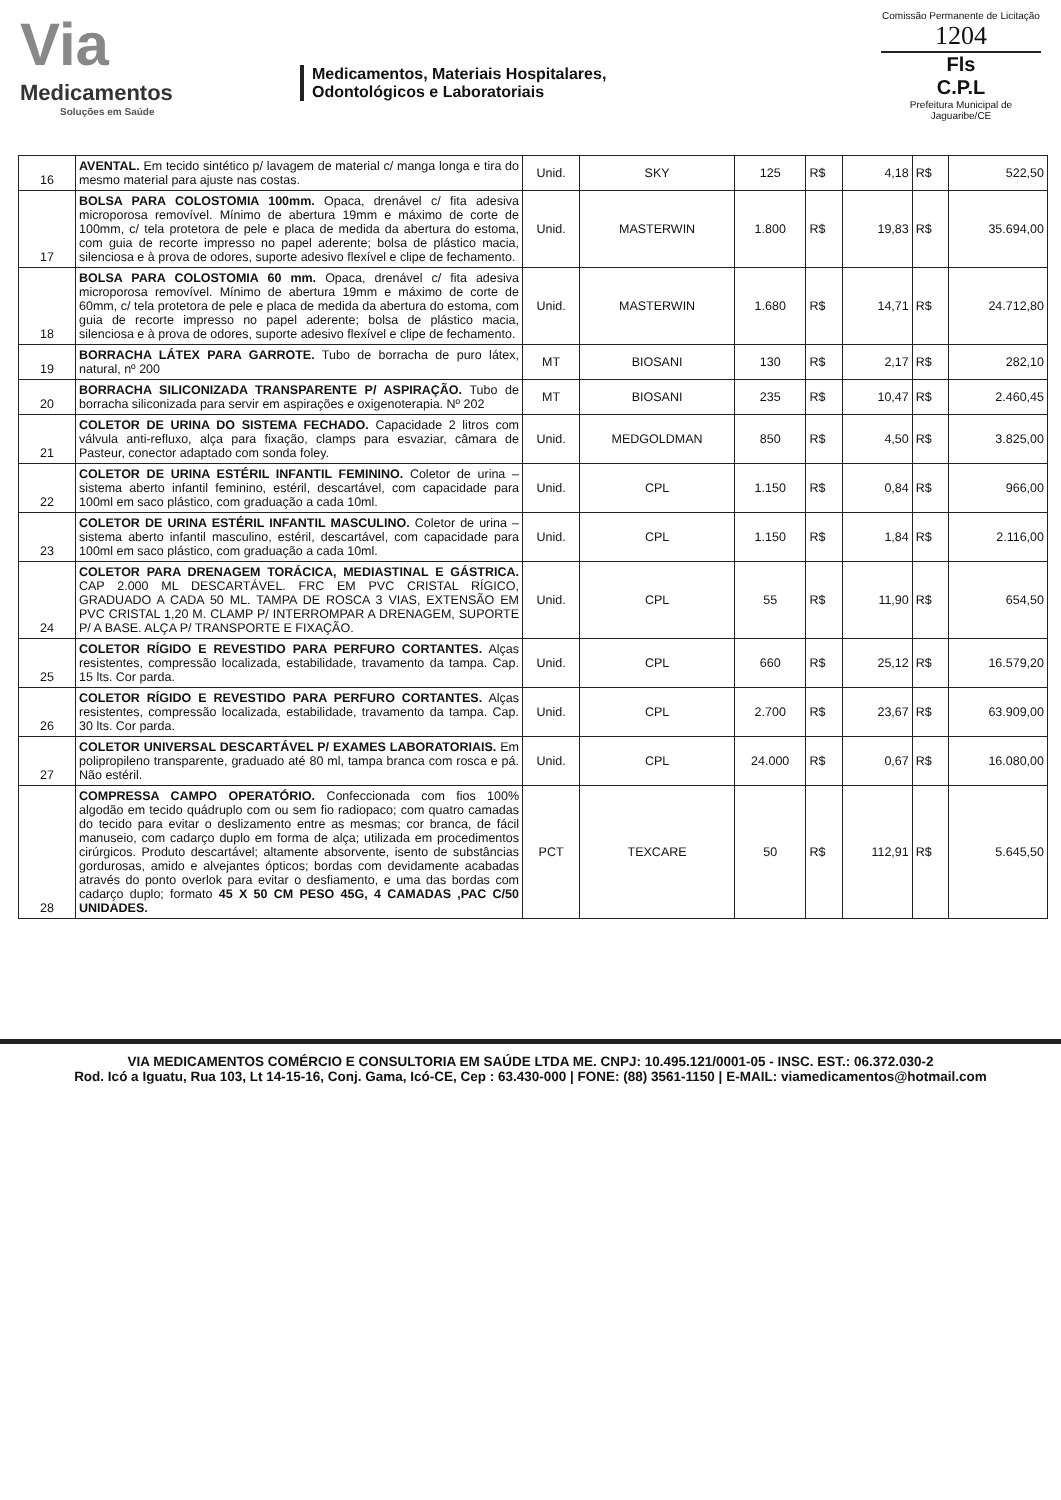Via
Medicamentos
Soluções em Saúde
Medicamentos, Materiais Hospitalares,
Odontológicos e Laboratoriais
Comissão Permanente de Licitação
1204
Fls
C.P.L
Prefeitura Municipal de Jaguaribe/CE
| 16 | AVENTAL. Em tecido sintético p/ lavagem de material c/ manga longa e tira do mesmo material para ajuste nas costas. | Unid. | SKY | 125 | R$ | 4,18 | R$ | 522,50 |
| 17 | BOLSA PARA COLOSTOMIA 100mm. Opaca, drenável c/ fita adesiva microporosa removível. Mínimo de abertura 19mm e máximo de corte de 100mm, c/ tela protetora de pele e placa de medida da abertura do estoma, com guia de recorte impresso no papel aderente; bolsa de plástico macia, silenciosa e à prova de odores, suporte adesivo flexível e clipe de fechamento. | Unid. | MASTERWIN | 1.800 | R$ | 19,83 | R$ | 35.694,00 |
| 18 | BOLSA PARA COLOSTOMIA 60 mm. Opaca, drenável c/ fita adesiva microporosa removível. Mínimo de abertura 19mm e máximo de corte de 60mm, c/ tela protetora de pele e placa de medida da abertura do estoma, com guia de recorte impresso no papel aderente; bolsa de plástico macia, silenciosa e à prova de odores, suporte adesivo flexível e clipe de fechamento. | Unid. | MASTERWIN | 1.680 | R$ | 14,71 | R$ | 24.712,80 |
| 19 | BORRACHA LÁTEX PARA GARROTE. Tubo de borracha de puro látex, natural, nº 200 | MT | BIOSANI | 130 | R$ | 2,17 | R$ | 282,10 |
| 20 | BORRACHA SILICONIZADA TRANSPARENTE P/ ASPIRAÇÃO. Tubo de borracha siliconizada para servir em aspirações e oxigenoterapia. Nº 202 | MT | BIOSANI | 235 | R$ | 10,47 | R$ | 2.460,45 |
| 21 | COLETOR DE URINA DO SISTEMA FECHADO. Capacidade 2 litros com válvula anti-refluxo, alça para fixação, clamps para esvaziar, câmara de Pasteur, conector adaptado com sonda foley. | Unid. | MEDGOLDMAN | 850 | R$ | 4,50 | R$ | 3.825,00 |
| 22 | COLETOR DE URINA ESTÉRIL INFANTIL FEMININO. Coletor de urina – sistema aberto infantil feminino, estéril, descartável, com capacidade para 100ml em saco plástico, com graduação a cada 10ml. | Unid. | CPL | 1.150 | R$ | 0,84 | R$ | 966,00 |
| 23 | COLETOR DE URINA ESTÉRIL INFANTIL MASCULINO. Coletor de urina – sistema aberto infantil masculino, estéril, descartável, com capacidade para 100ml em saco plástico, com graduação a cada 10ml. | Unid. | CPL | 1.150 | R$ | 1,84 | R$ | 2.116,00 |
| 24 | COLETOR PARA DRENAGEM TORÁCICA, MEDIASTINAL E GÁSTRICA. CAP 2.000 ML DESCARTÁVEL. FRC EM PVC CRISTAL RÍGICO, GRADUADO A CADA 50 ML. TAMPA DE ROSCA 3 VIAS, EXTENSÃO EM PVC CRISTAL 1,20 M. CLAMP P/ INTERROMPAR A DRENAGEM, SUPORTE P/ A BASE. ALÇA P/ TRANSPORTE E FIXAÇÃO. | Unid. | CPL | 55 | R$ | 11,90 | R$ | 654,50 |
| 25 | COLETOR RÍGIDO E REVESTIDO PARA PERFURO CORTANTES. Alças resistentes, compressão localizada, estabilidade, travamento da tampa. Cap. 15 lts. Cor parda. | Unid. | CPL | 660 | R$ | 25,12 | R$ | 16.579,20 |
| 26 | COLETOR RÍGIDO E REVESTIDO PARA PERFURO CORTANTES. Alças resistentes, compressão localizada, estabilidade, travamento da tampa. Cap. 30 lts. Cor parda. | Unid. | CPL | 2.700 | R$ | 23,67 | R$ | 63.909,00 |
| 27 | COLETOR UNIVERSAL DESCARTÁVEL P/ EXAMES LABORATORIAIS. Em polipropileno transparente, graduado até 80 ml, tampa branca com rosca e pá. Não estéril. | Unid. | CPL | 24.000 | R$ | 0,67 | R$ | 16.080,00 |
| 28 | COMPRESSA CAMPO OPERATÓRIO. Confeccionada com fios 100% algodão em tecido quádruplo com ou sem fio radiopaco; com quatro camadas do tecido para evitar o deslizamento entre as mesmas; cor branca, de fácil manuseio, com cadarço duplo em forma de alça; utilizada em procedimentos cirúrgicos. Produto descartável; altamente absorvente, isento de substâncias gordurosas, amido e alvejantes ópticos; bordas com devidamente acabadas através do ponto overlok para evitar o desfiamento, e uma das bordas com cadarço duplo; formato 45 X 50 CM PESO 45G, 4 CAMADAS ,PAC C/50 UNIDADES. | PCT | TEXCARE | 50 | R$ | 112,91 | R$ | 5.645,50 |
VIA MEDICAMENTOS COMÉRCIO E CONSULTORIA EM SAÚDE LTDA ME. CNPJ: 10.495.121/0001-05 - INSC. EST.: 06.372.030-2
Rod. Icó a Iguatu, Rua 103, Lt 14-15-16, Conj. Gama, Icó-CE, Cep : 63.430-000 | FONE: (88) 3561-1150 | E-MAIL: viamedicamentos@hotmail.com